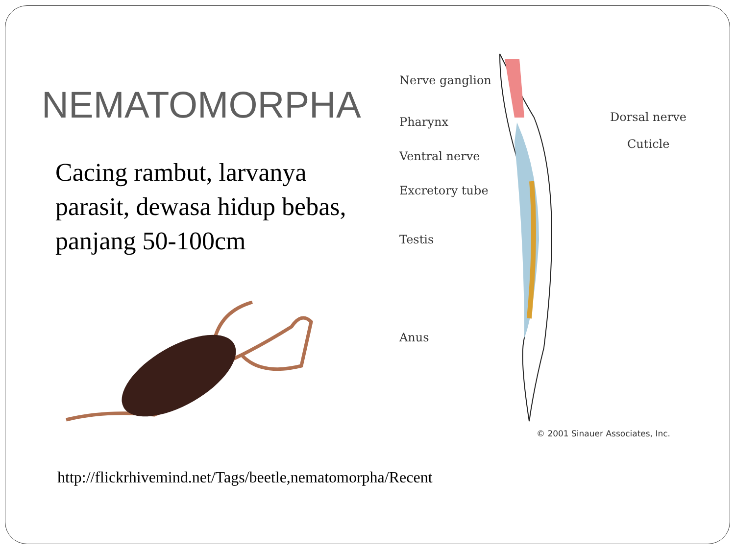NEMATOMORPHA
Cacing rambut, larvanya parasit, dewasa hidup bebas, panjang 50-100cm
http://flickrhivemind.net/Tags/beetle,nematomorpha/Recent
Nerve ganglion
Pharynx Dorsal nerve
Cuticle
Ventral nerve
Excretory tube
Testis
Anus
© 2001 Sinauer Associates, Inc.